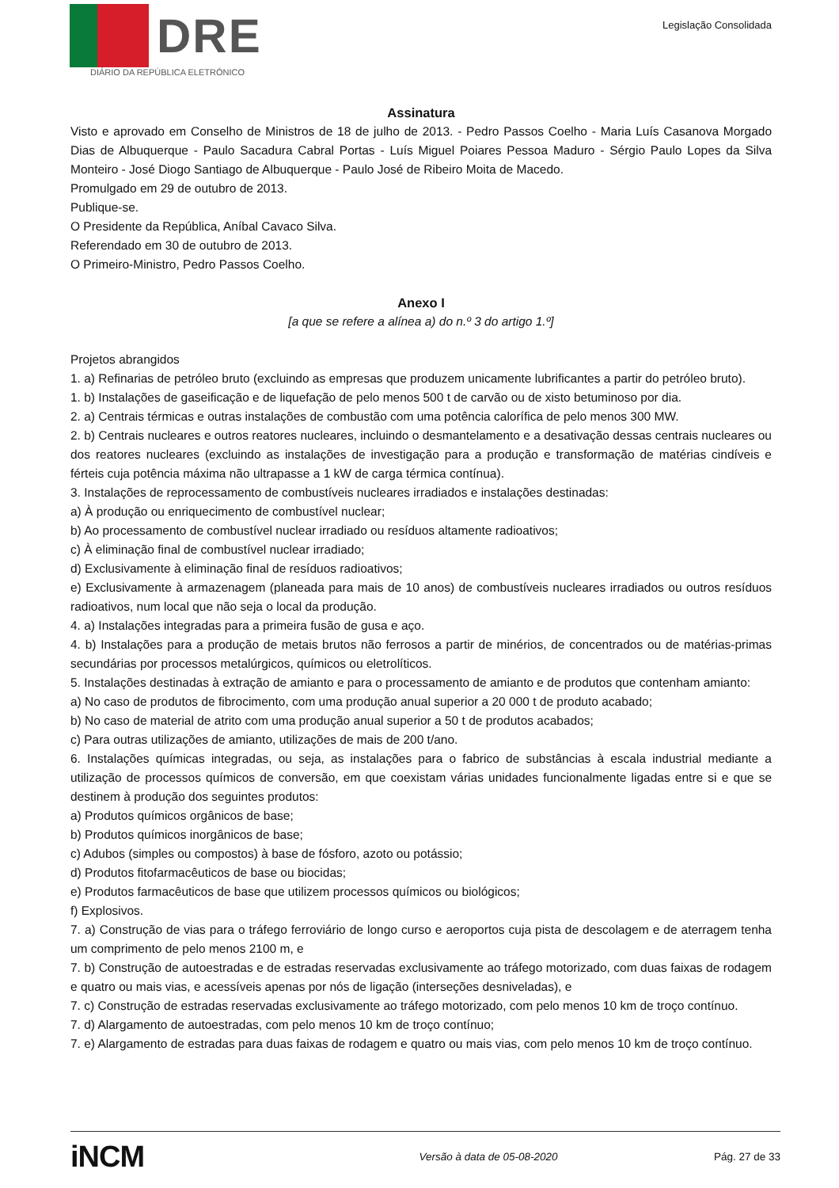DRE
DIÁRIO DA REPÚBLICA ELETRÓNICO
Legislação Consolidada
Assinatura
Visto e aprovado em Conselho de Ministros de 18 de julho de 2013. - Pedro Passos Coelho - Maria Luís Casanova Morgado Dias de Albuquerque - Paulo Sacadura Cabral Portas - Luís Miguel Poiares Pessoa Maduro - Sérgio Paulo Lopes da Silva Monteiro - José Diogo Santiago de Albuquerque - Paulo José de Ribeiro Moita de Macedo.
Promulgado em 29 de outubro de 2013.
Publique-se.
O Presidente da República, Aníbal Cavaco Silva.
Referendado em 30 de outubro de 2013.
O Primeiro-Ministro, Pedro Passos Coelho.
Anexo I
[a que se refere a alínea a) do n.º 3 do artigo 1.º]
Projetos abrangidos
1. a) Refinarias de petróleo bruto (excluindo as empresas que produzem unicamente lubrificantes a partir do petróleo bruto).
1. b) Instalações de gaseificação e de liquefação de pelo menos 500 t de carvão ou de xisto betuminoso por dia.
2. a) Centrais térmicas e outras instalações de combustão com uma potência calorífica de pelo menos 300 MW.
2. b) Centrais nucleares e outros reatores nucleares, incluindo o desmantelamento e a desativação dessas centrais nucleares ou dos reatores nucleares (excluindo as instalações de investigação para a produção e transformação de matérias cindíveis e férteis cuja potência máxima não ultrapasse a 1 kW de carga térmica contínua).
3. Instalações de reprocessamento de combustíveis nucleares irradiados e instalações destinadas:
a) À produção ou enriquecimento de combustível nuclear;
b) Ao processamento de combustível nuclear irradiado ou resíduos altamente radioativos;
c) À eliminação final de combustível nuclear irradiado;
d) Exclusivamente à eliminação final de resíduos radioativos;
e) Exclusivamente à armazenagem (planeada para mais de 10 anos) de combustíveis nucleares irradiados ou outros resíduos radioativos, num local que não seja o local da produção.
4. a) Instalações integradas para a primeira fusão de gusa e aço.
4. b) Instalações para a produção de metais brutos não ferrosos a partir de minérios, de concentrados ou de matérias-primas secundárias por processos metalúrgicos, químicos ou eletrolíticos.
5. Instalações destinadas à extração de amianto e para o processamento de amianto e de produtos que contenham amianto:
a) No caso de produtos de fibrocimento, com uma produção anual superior a 20 000 t de produto acabado;
b) No caso de material de atrito com uma produção anual superior a 50 t de produtos acabados;
c) Para outras utilizações de amianto, utilizações de mais de 200 t/ano.
6. Instalações químicas integradas, ou seja, as instalações para o fabrico de substâncias à escala industrial mediante a utilização de processos químicos de conversão, em que coexistam várias unidades funcionalmente ligadas entre si e que se destinem à produção dos seguintes produtos:
a) Produtos químicos orgânicos de base;
b) Produtos químicos inorgânicos de base;
c) Adubos (simples ou compostos) à base de fósforo, azoto ou potássio;
d) Produtos fitofarmacêuticos de base ou biocidas;
e) Produtos farmacêuticos de base que utilizem processos químicos ou biológicos;
f) Explosivos.
7. a) Construção de vias para o tráfego ferroviário de longo curso e aeroportos cuja pista de descolagem e de aterragem tenha um comprimento de pelo menos 2100 m, e
7. b) Construção de autoestradas e de estradas reservadas exclusivamente ao tráfego motorizado, com duas faixas de rodagem e quatro ou mais vias, e acessíveis apenas por nós de ligação (interseções desniveladas), e
7. c) Construção de estradas reservadas exclusivamente ao tráfego motorizado, com pelo menos 10 km de troço contínuo.
7. d) Alargamento de autoestradas, com pelo menos 10 km de troço contínuo;
7. e) Alargamento de estradas para duas faixas de rodagem e quatro ou mais vias, com pelo menos 10 km de troço contínuo.
iNCM Versão à data de 05-08-2020 Pág. 27 de 33